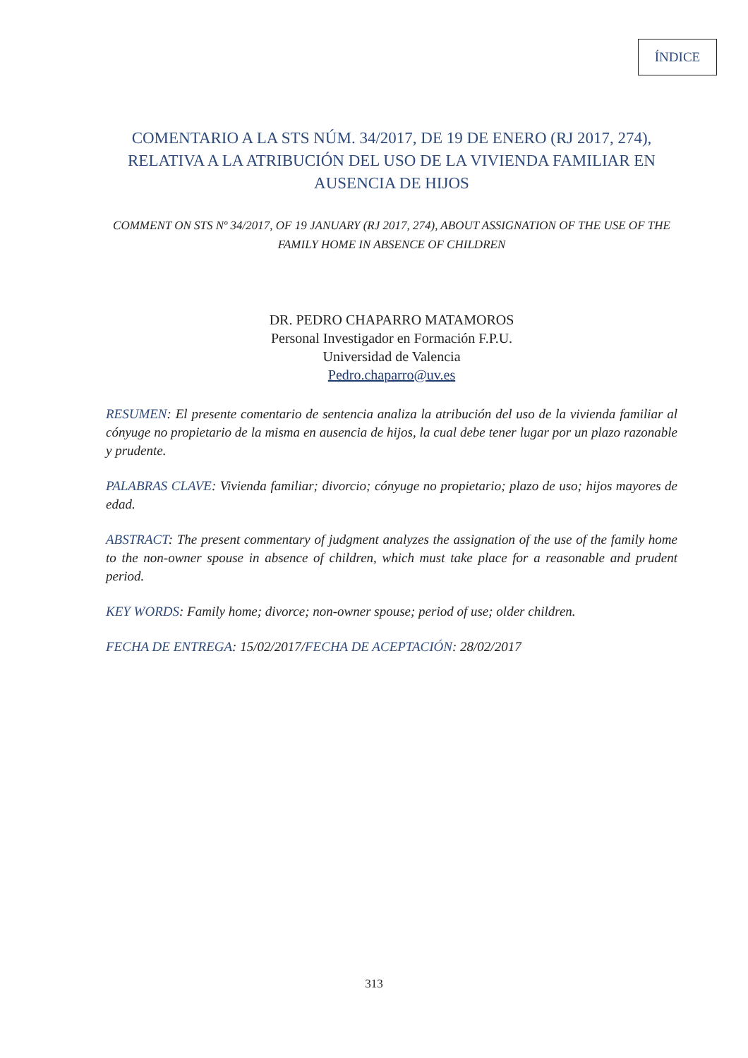ÍNDICE
COMENTARIO A LA STS NÚM. 34/2017, DE 19 DE ENERO (RJ 2017, 274), RELATIVA A LA ATRIBUCIÓN DEL USO DE LA VIVIENDA FAMILIAR EN AUSENCIA DE HIJOS
COMMENT ON STS Nº 34/2017, OF 19 JANUARY (RJ 2017, 274), ABOUT ASSIGNATION OF THE USE OF THE FAMILY HOME IN ABSENCE OF CHILDREN
DR. PEDRO CHAPARRO MATAMOROS
Personal Investigador en Formación F.P.U.
Universidad de Valencia
Pedro.chaparro@uv.es
RESUMEN: El presente comentario de sentencia analiza la atribución del uso de la vivienda familiar al cónyuge no propietario de la misma en ausencia de hijos, la cual debe tener lugar por un plazo razonable y prudente.
PALABRAS CLAVE: Vivienda familiar; divorcio; cónyuge no propietario; plazo de uso; hijos mayores de edad.
ABSTRACT: The present commentary of judgment analyzes the assignation of the use of the family home to the non-owner spouse in absence of children, which must take place for a reasonable and prudent period.
KEY WORDS: Family home; divorce; non-owner spouse; period of use; older children.
FECHA DE ENTREGA: 15/02/2017/FECHA DE ACEPTACIÓN: 28/02/2017
313